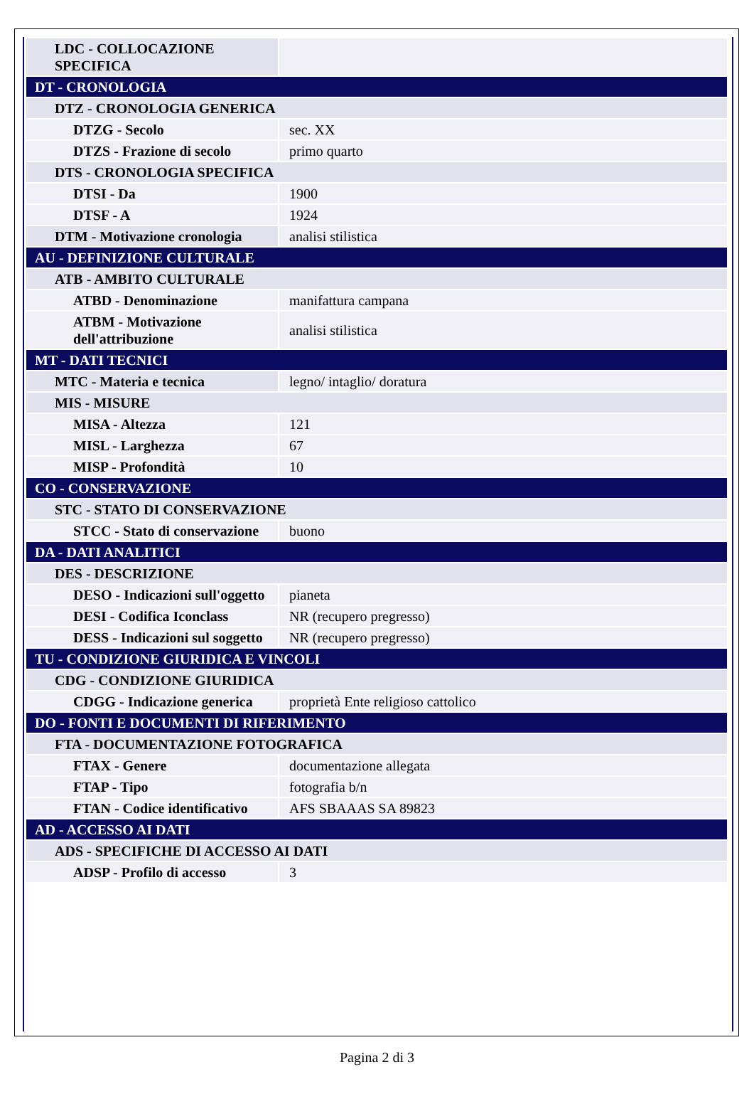| LDC - COLLOCAZIONE SPECIFICA | |
| DT - CRONOLOGIA | |
| DTZ - CRONOLOGIA GENERICA | |
| DTZG - Secolo | sec. XX |
| DTZS - Frazione di secolo | primo quarto |
| DTS - CRONOLOGIA SPECIFICA | |
| DTSI - Da | 1900 |
| DTSF - A | 1924 |
| DTM - Motivazione cronologia | analisi stilistica |
| AU - DEFINIZIONE CULTURALE | |
| ATB - AMBITO CULTURALE | |
| ATBD - Denominazione | manifattura campana |
| ATBM - Motivazione dell'attribuzione | analisi stilistica |
| MT - DATI TECNICI | |
| MTC - Materia e tecnica | legno/ intaglio/ doratura |
| MIS - MISURE | |
| MISA - Altezza | 121 |
| MISL - Larghezza | 67 |
| MISP - Profondità | 10 |
| CO - CONSERVAZIONE | |
| STC - STATO DI CONSERVAZIONE | |
| STCC - Stato di conservazione | buono |
| DA - DATI ANALITICI | |
| DES - DESCRIZIONE | |
| DESO - Indicazioni sull'oggetto | pianeta |
| DESI - Codifica Iconclass | NR (recupero pregresso) |
| DESS - Indicazioni sul soggetto | NR (recupero pregresso) |
| TU - CONDIZIONE GIURIDICA E VINCOLI | |
| CDG - CONDIZIONE GIURIDICA | |
| CDGG - Indicazione generica | proprietà Ente religioso cattolico |
| DO - FONTI E DOCUMENTI DI RIFERIMENTO | |
| FTA - DOCUMENTAZIONE FOTOGRAFICA | |
| FTAX - Genere | documentazione allegata |
| FTAP - Tipo | fotografia b/n |
| FTAN - Codice identificativo | AFS SBAAAS SA 89823 |
| AD - ACCESSO AI DATI | |
| ADS - SPECIFICHE DI ACCESSO AI DATI | |
| ADSP - Profilo di accesso | 3 |
Pagina 2 di 3